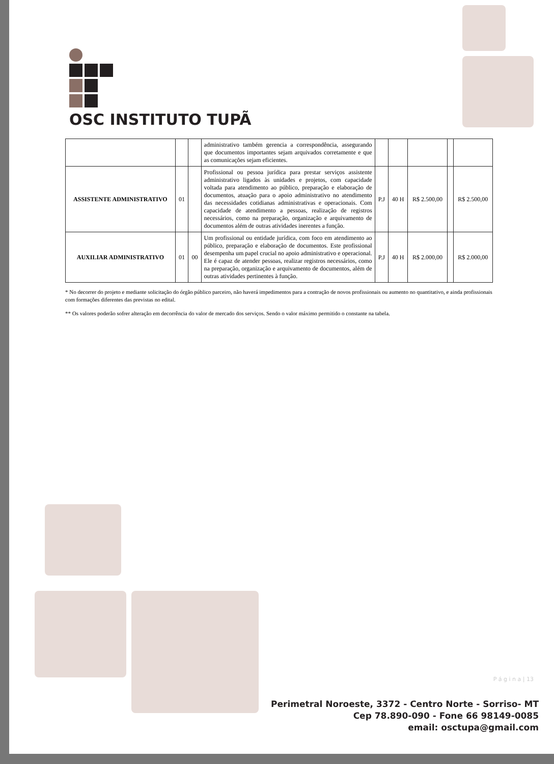OSC INSTITUTO TUPÃ
| | | | administrativo também gerencia a correspondência, assegurando que documentos importantes sejam arquivados corretamente e que as comunicações sejam eficientes. | | | | | |
| ASSISTENTE ADMINISTRATIVO | 01 | | Profissional ou pessoa jurídica para prestar serviços assistente administrativo ligados às unidades e projetos, com capacidade voltada para atendimento ao público, preparação e elaboração de documentos, atuação para o apoio administrativo no atendimento das necessidades cotidianas administrativas e operacionais. Com capacidade de atendimento a pessoas, realização de registros necessários, como na preparação, organização e arquivamento de documentos além de outras atividades inerentes a função. | P.J | 40 H | R$ 2.500,00 | | R$ 2.500,00 |
| AUXILIAR ADMINISTRATIVO | 01 | 00 | Um profissional ou entidade jurídica, com foco em atendimento ao público, preparação e elaboração de documentos. Este profissional desempenha um papel crucial no apoio administrativo e operacional. Ele é capaz de atender pessoas, realizar registros necessários, como na preparação, organização e arquivamento de documentos, além de outras atividades pertinentes à função. | P.J | 40 H | R$ 2.000,00 | | R$ 2.000,00 |
* No decorrer do projeto e mediante solicitação do órgão público parceiro, não haverá impedimentos para a contração de novos profissionais ou aumento no quantitativo, e ainda profissionais com formações diferentes das previstas no edital.
** Os valores poderão sofrer alteração em decorrência do valor de mercado dos serviços. Sendo o valor máximo permitido o constante na tabela.
P á g i n a | 13
Perimetral Noroeste, 3372 - Centro Norte - Sorriso- MT
Cep 78.890-090 - Fone 66 98149-0085
email: osctupa@gmail.com